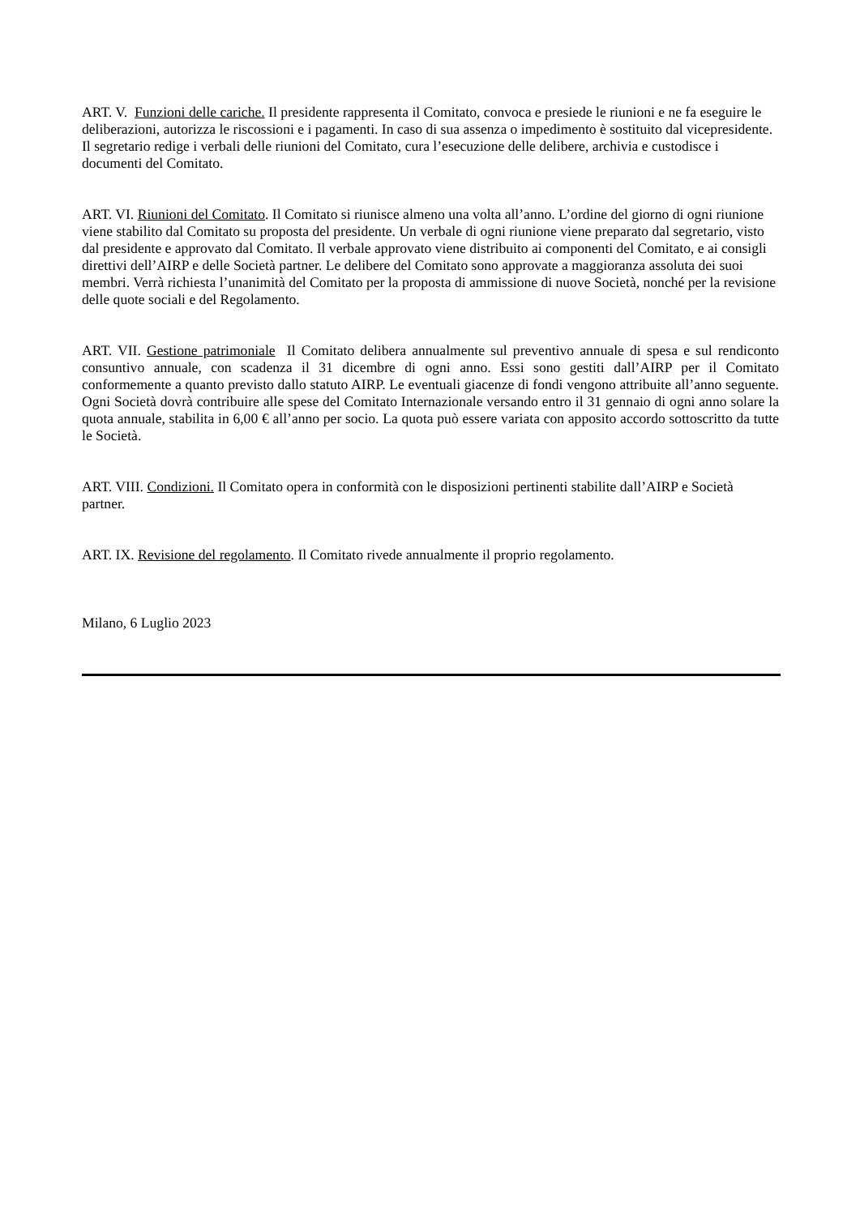ART. V. Funzioni delle cariche. Il presidente rappresenta il Comitato, convoca e presiede le riunioni e ne fa eseguire le deliberazioni, autorizza le riscossioni e i pagamenti. In caso di sua assenza o impedimento è sostituito dal vicepresidente. Il segretario redige i verbali delle riunioni del Comitato, cura l’esecuzione delle delibere, archivia e custodisce i documenti del Comitato.
ART. VI. Riunioni del Comitato. Il Comitato si riunisce almeno una volta all’anno. L’ordine del giorno di ogni riunione viene stabilito dal Comitato su proposta del presidente. Un verbale di ogni riunione viene preparato dal segretario, visto dal presidente e approvato dal Comitato. Il verbale approvato viene distribuito ai componenti del Comitato, e ai consigli direttivi dell’AIRP e delle Società partner. Le delibere del Comitato sono approvate a maggioranza assoluta dei suoi membri. Verrà richiesta l’unanimità del Comitato per la proposta di ammissione di nuove Società, nonché per la revisione delle quote sociali e del Regolamento.
ART. VII. Gestione patrimoniale Il Comitato delibera annualmente sul preventivo annuale di spesa e sul rendiconto consuntivo annuale, con scadenza il 31 dicembre di ogni anno. Essi sono gestiti dall’AIRP per il Comitato conformemente a quanto previsto dallo statuto AIRP. Le eventuali giacenze di fondi vengono attribuite all’anno seguente. Ogni Società dovrà contribuire alle spese del Comitato Internazionale versando entro il 31 gennaio di ogni anno solare la quota annuale, stabilita in 6,00 € all’anno per socio. La quota può essere variata con apposito accordo sottoscritto da tutte le Società.
ART. VIII. Condizioni. Il Comitato opera in conformità con le disposizioni pertinenti stabilite dall’AIRP e Società partner.
ART. IX. Revisione del regolamento. Il Comitato rivede annualmente il proprio regolamento.
Milano, 6 Luglio 2023